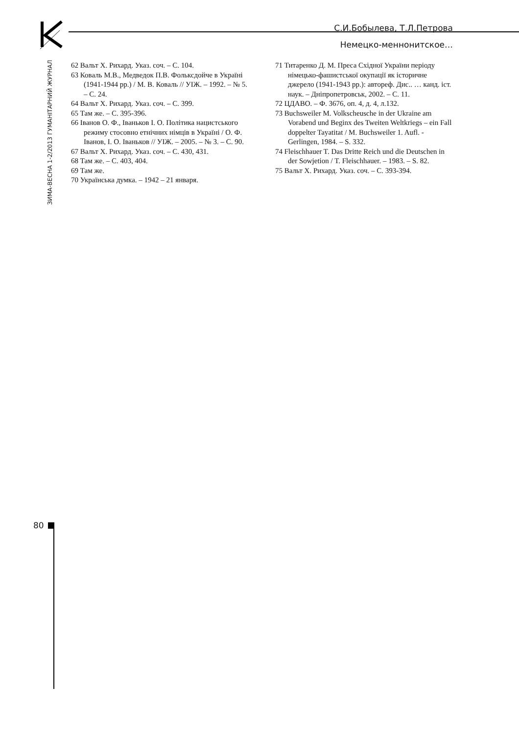С.И.Бобылева, Т.Л.Петрова
Немецко-меннонитское…
ЗИМА-ВЕСНА 1-2/2013 ГУМАНІТАРНИЙ ЖУРНАЛ
62 Вальт Х. Рихард. Указ. соч. – С. 104.
63 Коваль М.В., Медведок П.В. Фольксдойче в Україні (1941-1944 рр.) / М. В. Коваль // УІЖ. – 1992. – № 5. – С. 24.
64 Вальт Х. Рихард. Указ. соч. – С. 399.
65 Там же. – С. 395-396.
66 Іванов О. Ф., Іваньков І. О. Політика нацистського режиму стосовно етнічних німців в Україні / О. Ф. Іванов, І. О. Іваньков // УІЖ. – 2005. – № 3. – С. 90.
67 Вальт Х. Рихард. Указ. соч. – С. 430, 431.
68 Там же. – С. 403, 404.
69 Там же.
70 Українська думка. – 1942 – 21 января.
71 Титаренко Д. М. Преса Східної України періоду німецько-фашистської окупації як історичне джерело (1941-1943 рр.): автореф. Дис.. … канд. іст. наук. – Дніпропетровськ, 2002. – С. 11.
72 ЦДАВО. – Ф. 3676, оп. 4, д. 4, л.132.
73 Buchsweiler M. Volkscheusche in der Ukraine am Vorabend und Beginx des Tweiten Weltkriegs – ein Fall doppelter Tayatitat / M. Buchsweiler 1. Aufl. - Gerlingen, 1984. – S. 332.
74 Fleischhauer T. Das Dritte Reich und die Deutschen in der Sowjetion / T. Fleischhauer. – 1983. – S. 82.
75 Вальт Х. Рихард. Указ. соч. – С. 393-394.
80